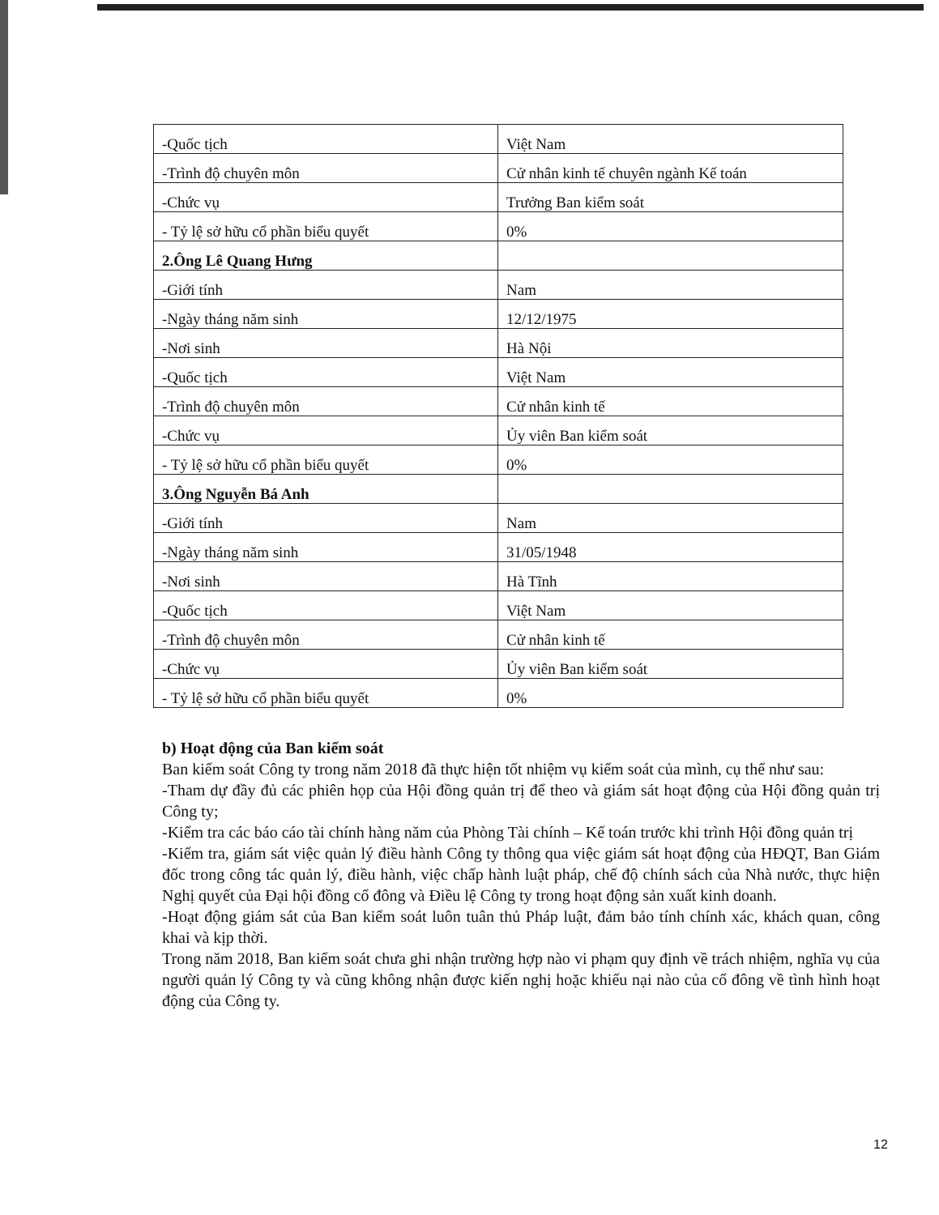| -Quốc tịch | Việt Nam |
| -Trình độ chuyên môn | Cử nhân kinh tế chuyên ngành Kế toán |
| -Chức vụ | Trưởng Ban kiểm soát |
| - Tỷ lệ sở hữu cổ phần biểu quyết | 0% |
| 2.Ông Lê Quang Hưng | |
| -Giới tính | Nam |
| -Ngày tháng năm sinh | 12/12/1975 |
| -Nơi sinh | Hà Nội |
| -Quốc tịch | Việt Nam |
| -Trình độ chuyên môn | Cử nhân kinh tế |
| -Chức vụ | Ủy viên Ban kiểm soát |
| - Tỷ lệ sở hữu cổ phần biểu quyết | 0% |
| 3.Ông Nguyễn Bá Anh | |
| -Giới tính | Nam |
| -Ngày tháng năm sinh | 31/05/1948 |
| -Nơi sinh | Hà Tĩnh |
| -Quốc tịch | Việt Nam |
| -Trình độ chuyên môn | Cử nhân kinh tế |
| -Chức vụ | Ủy viên Ban kiểm soát |
| - Tỷ lệ sở hữu cổ phần biểu quyết | 0% |
b) Hoạt động của Ban kiểm soát
Ban kiểm soát Công ty trong năm 2018 đã thực hiện tốt nhiệm vụ kiểm soát của mình, cụ thể như sau:
-Tham dự đầy đủ các phiên họp của Hội đồng quản trị để theo và giám sát hoạt động của Hội đồng quản trị Công ty;
-Kiểm tra các báo cáo tài chính hàng năm của Phòng Tài chính – Kế toán trước khi trình Hội đồng quản trị
-Kiểm tra, giám sát việc quản lý điều hành Công ty thông qua việc giám sát hoạt động của HĐQT, Ban Giám đốc trong công tác quản lý, điều hành, việc chấp hành luật pháp, chế độ chính sách của Nhà nước, thực hiện Nghị quyết của Đại hội đồng cổ đông và Điều lệ Công ty trong hoạt động sản xuất kinh doanh.
-Hoạt động giám sát của Ban kiểm soát luôn tuân thủ Pháp luật, đảm bảo tính chính xác, khách quan, công khai và kịp thời.
Trong năm 2018, Ban kiểm soát chưa ghi nhận trường hợp nào vi phạm quy định về trách nhiệm, nghĩa vụ của người quản lý Công ty và cũng không nhận được kiến nghị hoặc khiếu nại nào của cổ đông về tình hình hoạt động của Công ty.
12